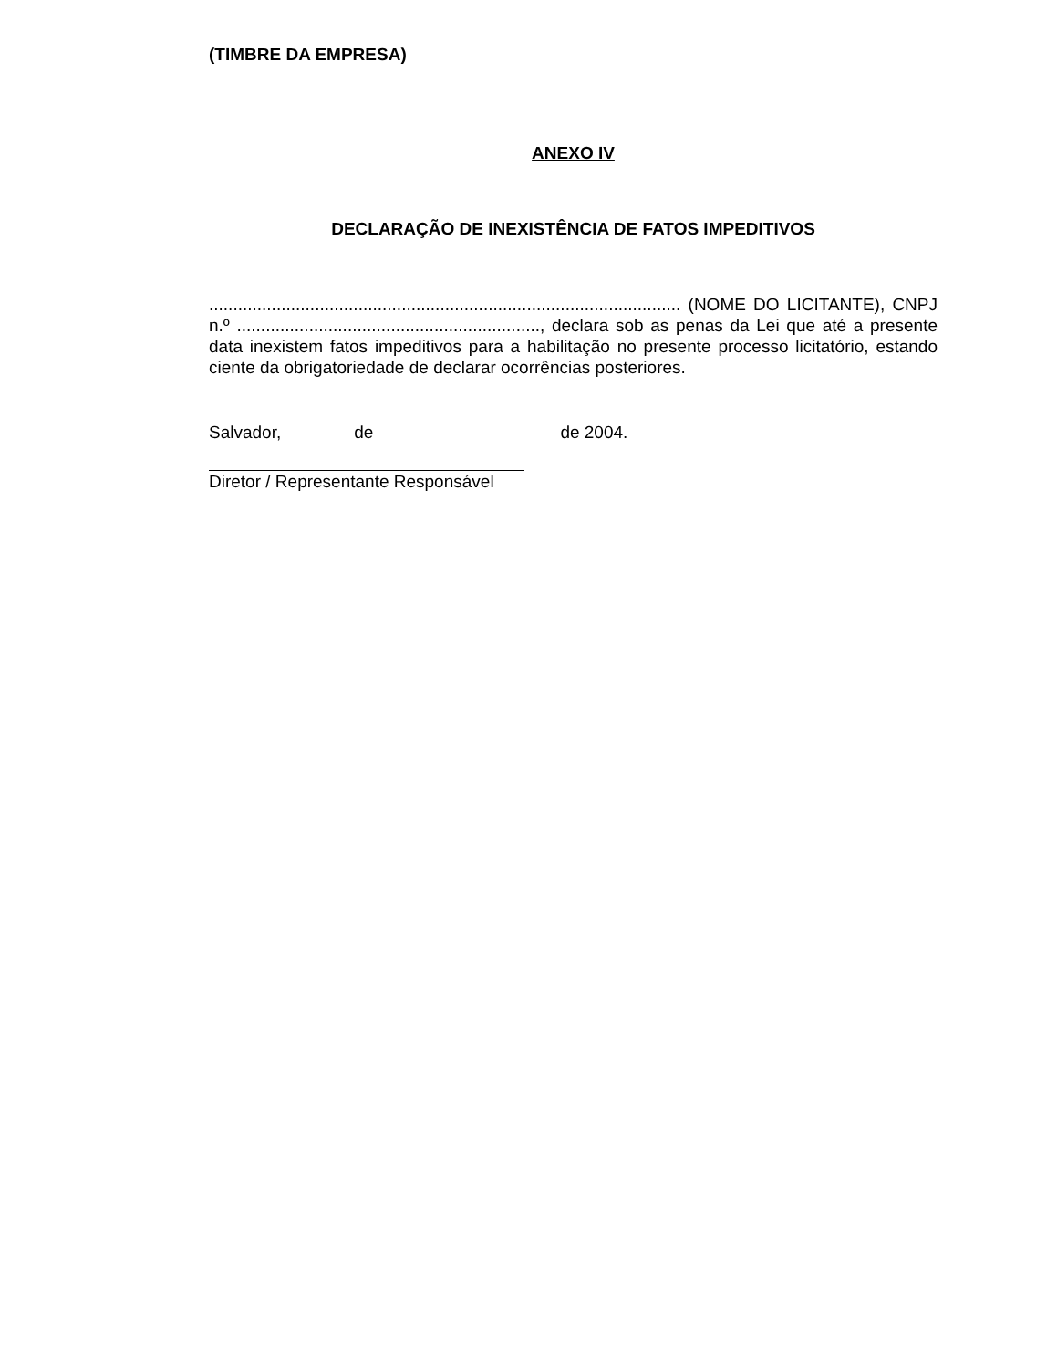(TIMBRE DA EMPRESA)
ANEXO IV
DECLARAÇÃO DE INEXISTÊNCIA DE FATOS IMPEDITIVOS
.................................................................................................. (NOME DO LICITANTE), CNPJ n.º ..............................................................., declara sob as penas da Lei que até a presente data inexistem fatos impeditivos para a habilitação no presente processo licitatório, estando ciente da obrigatoriedade de declarar ocorrências posteriores.
Salvador, de de 2004.
Diretor / Representante Responsável